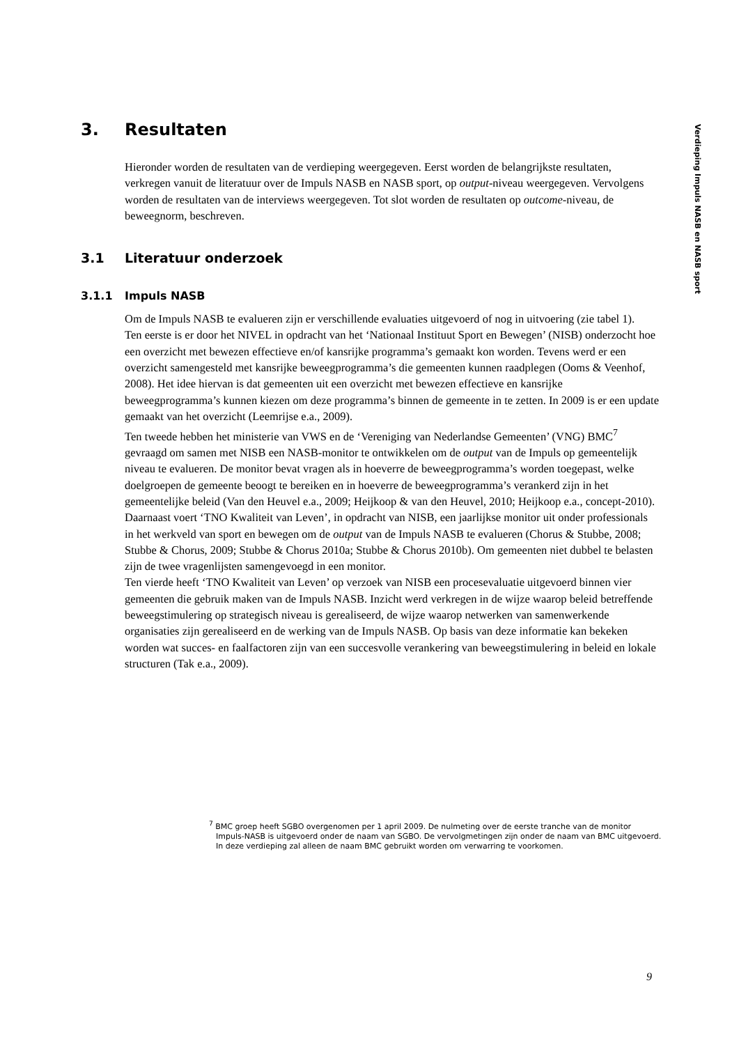Verdieping Impuls NASB en NASB sport
3. Resultaten
Hieronder worden de resultaten van de verdieping weergegeven. Eerst worden de belangrijkste resultaten, verkregen vanuit de literatuur over de Impuls NASB en NASB sport, op output-niveau weergegeven. Vervolgens worden de resultaten van de interviews weergegeven. Tot slot worden de resultaten op outcome-niveau, de beweegnorm, beschreven.
3.1 Literatuur onderzoek
3.1.1 Impuls NASB
Om de Impuls NASB te evalueren zijn er verschillende evaluaties uitgevoerd of nog in uitvoering (zie tabel 1).
Ten eerste is er door het NIVEL in opdracht van het ‘Nationaal Instituut Sport en Bewegen’ (NISB) onderzocht hoe een overzicht met bewezen effectieve en/of kansrijke programma’s gemaakt kon worden. Tevens werd er een overzicht samengesteld met kansrijke beweegprogramma’s die gemeenten kunnen raadplegen (Ooms & Veenhof, 2008). Het idee hiervan is dat gemeenten uit een overzicht met bewezen effectieve en kansrijke beweegprogramma’s kunnen kiezen om deze programma’s binnen de gemeente in te zetten. In 2009 is er een update gemaakt van het overzicht (Leemrijse e.a., 2009).
Ten tweede hebben het ministerie van VWS en de ‘Vereniging van Nederlandse Gemeenten’ (VNG) BMC<sup>7</sup> gevraagd om samen met NISB een NASB-monitor te ontwikkelen om de output van de Impuls op gemeentelijk niveau te evalueren. De monitor bevat vragen als in hoeverre de beweegprogramma’s worden toegepast, welke doelgroepen de gemeente beoogt te bereiken en in hoeverre de beweegprogramma’s verankerd zijn in het gemeentelijke beleid (Van den Heuvel e.a., 2009; Heijkoop & van den Heuvel, 2010; Heijkoop e.a., concept-2010).
Daarnaast voert ‘TNO Kwaliteit van Leven’, in opdracht van NISB, een jaarlijkse monitor uit onder professionals in het werkveld van sport en bewegen om de output van de Impuls NASB te evalueren (Chorus & Stubbe, 2008; Stubbe & Chorus, 2009; Stubbe & Chorus 2010a; Stubbe & Chorus 2010b). Om gemeenten niet dubbel te belasten zijn de twee vragenlijsten samengevoegd in een monitor.
Ten vierde heeft ‘TNO Kwaliteit van Leven’ op verzoek van NISB een procesevaluatie uitgevoerd binnen vier gemeenten die gebruik maken van de Impuls NASB. Inzicht werd verkregen in de wijze waarop beleid betreffende beweegstimulering op strategisch niveau is gerealiseerd, de wijze waarop netwerken van samenwerkende organisaties zijn gerealiseerd en de werking van de Impuls NASB. Op basis van deze informatie kan bekeken worden wat succes- en faalfactoren zijn van een succesvolle verankering van beweegstimulering in beleid en lokale structuren (Tak e.a., 2009).
<sup>7</sup> BMC groep heeft SGBO overgenomen per 1 april 2009. De nulmeting over de eerste tranche van de monitor Impuls-NASB is uitgevoerd onder de naam van SGBO. De vervolgmetingen zijn onder de naam van BMC uitgevoerd. In deze verdieping zal alleen de naam BMC gebruikt worden om verwarring te voorkomen.
9